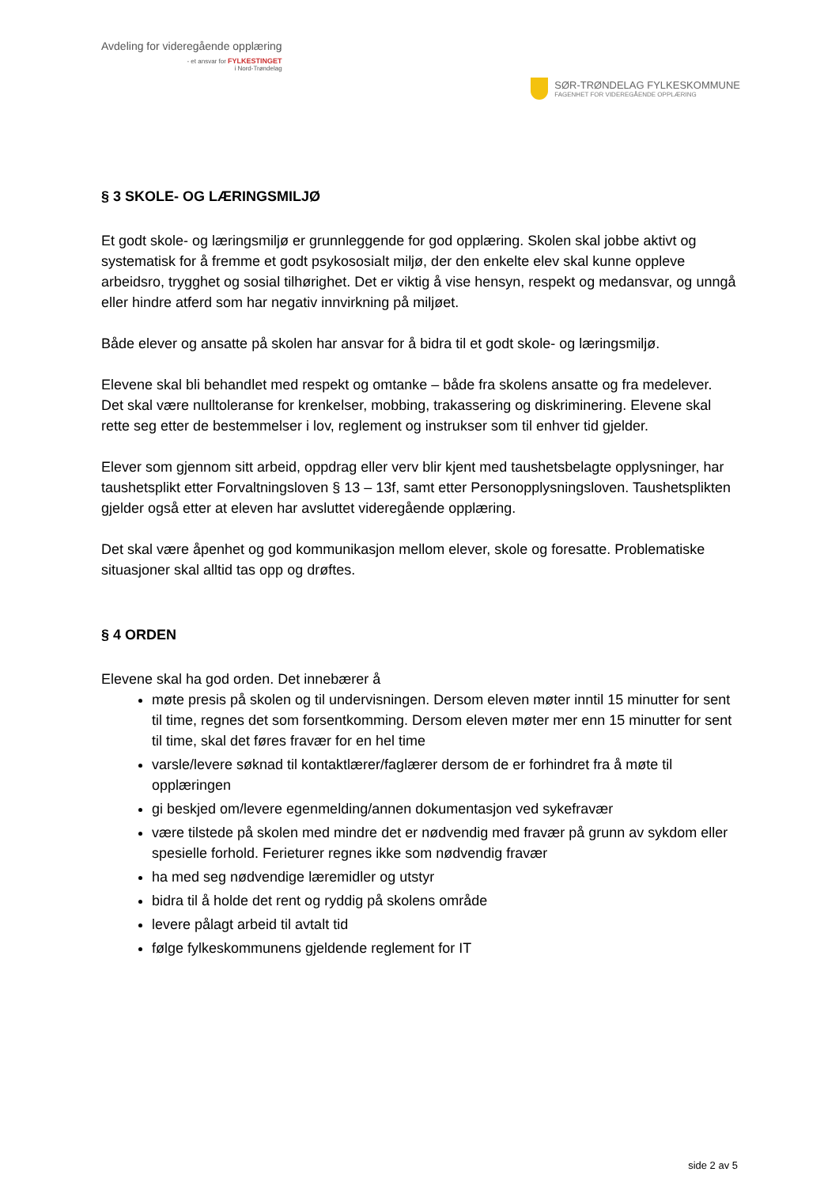Avdeling for videregående opplæring
- et ansvar for FYLKESTINGET
i Nord-Trøndelag
SØR-TRØNDELAG FYLKESKOMMUNE
FAGENHET FOR VIDEREGÅENDE OPPLÆRING
§ 3 SKOLE- OG LÆRINGSMILJØ
Et godt skole- og læringsmiljø er grunnleggende for god opplæring. Skolen skal jobbe aktivt og systematisk for å fremme et godt psykososialt miljø, der den enkelte elev skal kunne oppleve arbeidsro, trygghet og sosial tilhørighet. Det er viktig å vise hensyn, respekt og medansvar, og unngå eller hindre atferd som har negativ innvirkning på miljøet.
Både elever og ansatte på skolen har ansvar for å bidra til et godt skole- og læringsmiljø.
Elevene skal bli behandlet med respekt og omtanke – både fra skolens ansatte og fra medelever. Det skal være nulltoleranse for krenkelser, mobbing, trakassering og diskriminering. Elevene skal rette seg etter de bestemmelser i lov, reglement og instrukser som til enhver tid gjelder.
Elever som gjennom sitt arbeid, oppdrag eller verv blir kjent med taushetsbelagte opplysninger, har taushetsplikt etter Forvaltningsloven § 13 – 13f, samt etter Personopplysningsloven. Taushetsplikten gjelder også etter at eleven har avsluttet videregående opplæring.
Det skal være åpenhet og god kommunikasjon mellom elever, skole og foresatte. Problematiske situasjoner skal alltid tas opp og drøftes.
§ 4 ORDEN
Elevene skal ha god orden. Det innebærer å
møte presis på skolen og til undervisningen. Dersom eleven møter inntil 15 minutter for sent til time, regnes det som forsentkomming. Dersom eleven møter mer enn 15 minutter for sent til time, skal det føres fravær for en hel time
varsle/levere søknad til kontaktlærer/faglærer dersom de er forhindret fra å møte til opplæringen
gi beskjed om/levere egenmelding/annen dokumentasjon ved sykefravær
være tilstede på skolen med mindre det er nødvendig med fravær på grunn av sykdom eller spesielle forhold. Ferieturer regnes ikke som nødvendig fravær
ha med seg nødvendige læremidler og utstyr
bidra til å holde det rent og ryddig på skolens område
levere pålagt arbeid til avtalt tid
følge fylkeskommunens gjeldende reglement for IT
side 2 av 5